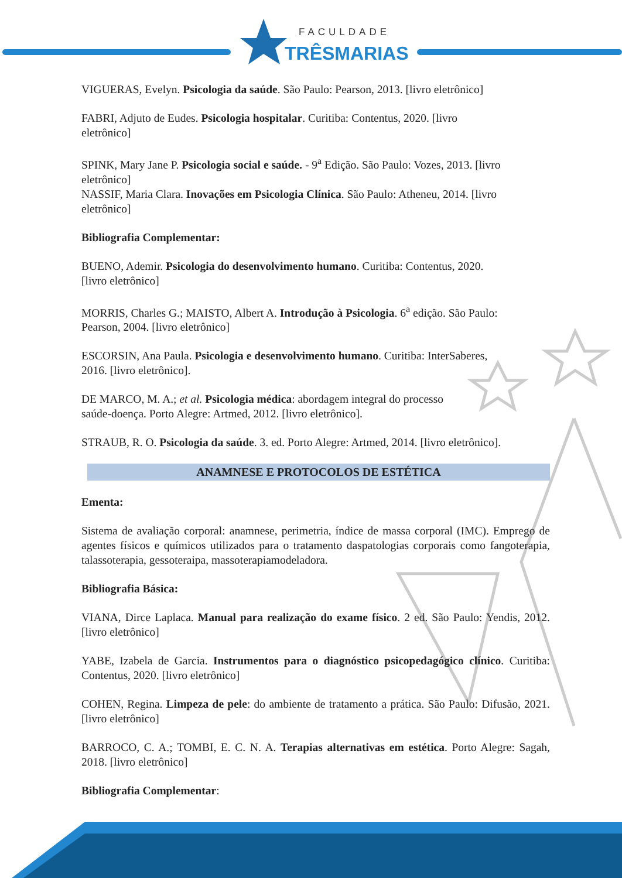FACULDADE
TRÊSMARIAS
VIGUERAS, Evelyn. Psicologia da saúde. São Paulo: Pearson, 2013. [livro eletrônico]
FABRI, Adjuto de Eudes. Psicologia hospitalar. Curitiba: Contentus, 2020. [livro
eletrônico]
SPINK, Mary Jane P. Psicologia social e saúde. - 9<sup>a</sup> Edição. São Paulo: Vozes, 2013. [livro
eletrônico]
NASSIF, Maria Clara. Inovações em Psicologia Clínica. São Paulo: Atheneu, 2014. [livro
eletrônico]
Bibliografia Complementar:
BUENO, Ademir. Psicologia do desenvolvimento humano. Curitiba: Contentus, 2020.
[livro eletrônico]
MORRIS, Charles G.; MAISTO, Albert A. Introdução à Psicologia. 6<sup>a</sup> edição. São Paulo:
Pearson, 2004. [livro eletrônico]
ESCORSIN, Ana Paula. Psicologia e desenvolvimento humano. Curitiba: InterSaberes,
2016. [livro eletrônico].
DE MARCO, M. A.; et al. Psicologia médica: abordagem integral do processo
saúde-doença. Porto Alegre: Artmed, 2012. [livro eletrônico].
STRAUB, R. O. Psicologia da saúde. 3. ed. Porto Alegre: Artmed, 2014. [livro eletrônico].
ANAMNESE E PROTOCOLOS DE ESTÉTICA
Ementa:
Sistema de avaliação corporal: anamnese, perimetria, índice de massa corporal (IMC). Emprego de agentes físicos e químicos utilizados para o tratamento daspatologias corporais como fangoterapia, talassoterapia, gessoteraipa, massoterapiamodeladora.
Bibliografia Básica:
VIANA, Dirce Laplaca. Manual para realização do exame físico. 2 ed. São Paulo: Yendis, 2012. [livro eletrônico]
YABE, Izabela de Garcia. Instrumentos para o diagnóstico psicopedagógico clínico. Curitiba: Contentus, 2020. [livro eletrônico]
COHEN, Regina. Limpeza de pele: do ambiente de tratamento a prática. São Paulo: Difusão, 2021. [livro eletrônico]
BARROCO, C. A.; TOMBI, E. C. N. A. Terapias alternativas em estética. Porto Alegre: Sagah, 2018. [livro eletrônico]
Bibliografia Complementar: